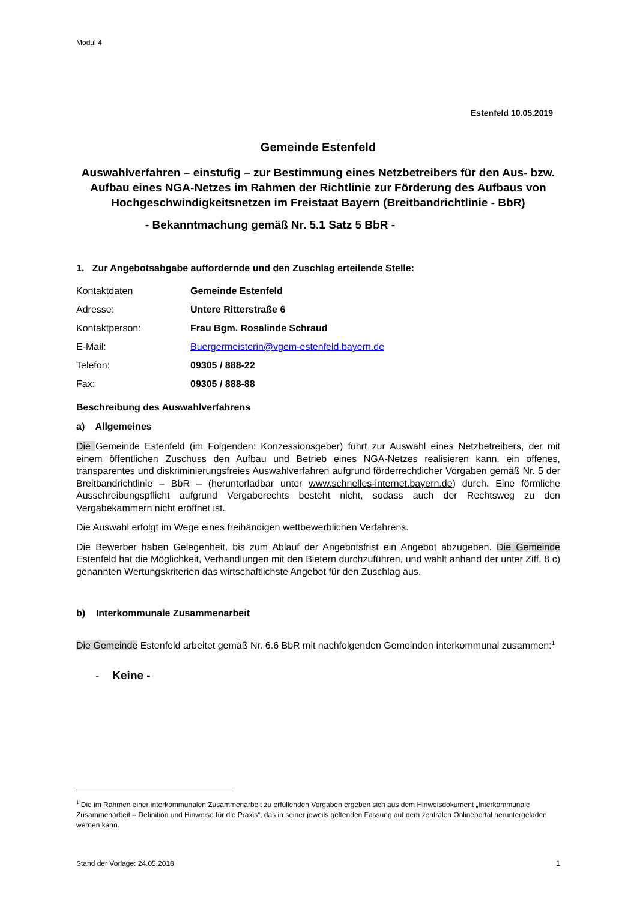Modul 4
Estenfeld 10.05.2019
Gemeinde Estenfeld
Auswahlverfahren – einstufig – zur Bestimmung eines Netzbetreibers für den Aus- bzw. Aufbau eines NGA-Netzes im Rahmen der Richtlinie zur Förderung des Aufbaus von Hochgeschwindigkeitsnetzen im Freistaat Bayern (Breitbandrichtlinie - BbR)
- Bekanntmachung gemäß Nr. 5.1 Satz 5 BbR -
1. Zur Angebotsabgabe auffordernde und den Zuschlag erteilende Stelle:
Kontaktdaten Gemeinde Estenfeld
Adresse: Untere Ritterstraße 6
Kontaktperson: Frau Bgm. Rosalinde Schraud
E-Mail: Buergermeisterin@vgem-estenfeld.bayern.de
Telefon: 09305 / 888-22
Fax: 09305 / 888-88
Beschreibung des Auswahlverfahrens
a) Allgemeines
Die Gemeinde Estenfeld (im Folgenden: Konzessionsgeber) führt zur Auswahl eines Netzbetreibers, der mit einem öffentlichen Zuschuss den Aufbau und Betrieb eines NGA-Netzes realisieren kann, ein offenes, transparentes und diskriminierungsfreies Auswahlverfahren aufgrund förderrechtlicher Vorgaben gemäß Nr. 5 der Breitbandrichtlinie – BbR – (herunterladbar unter www.schnelles-internet.bayern.de) durch. Eine förmliche Ausschreibungspflicht aufgrund Vergaberechts besteht nicht, sodass auch der Rechtsweg zu den Vergabekammern nicht eröffnet ist.
Die Auswahl erfolgt im Wege eines freihändigen wettbewerblichen Verfahrens.
Die Bewerber haben Gelegenheit, bis zum Ablauf der Angebotsfrist ein Angebot abzugeben. Die Gemeinde Estenfeld hat die Möglichkeit, Verhandlungen mit den Bietern durchzuführen, und wählt anhand der unter Ziff. 8 c) genannten Wertungskriterien das wirtschaftlichste Angebot für den Zuschlag aus.
b) Interkommunale Zusammenarbeit
Die Gemeinde Estenfeld arbeitet gemäß Nr. 6.6 BbR mit nachfolgenden Gemeinden interkommunal zusammen:<sup>1</sup>
- Keine -
<sup>1</sup> Die im Rahmen einer interkommunalen Zusammenarbeit zu erfüllenden Vorgaben ergeben sich aus dem Hinweisdokument „Interkommunale Zusammenarbeit – Definition und Hinweise für die Praxis“, das in seiner jeweils geltenden Fassung auf dem zentralen Onlineportal heruntergeladen werden kann.
Stand der Vorlage: 24.05.2018 1